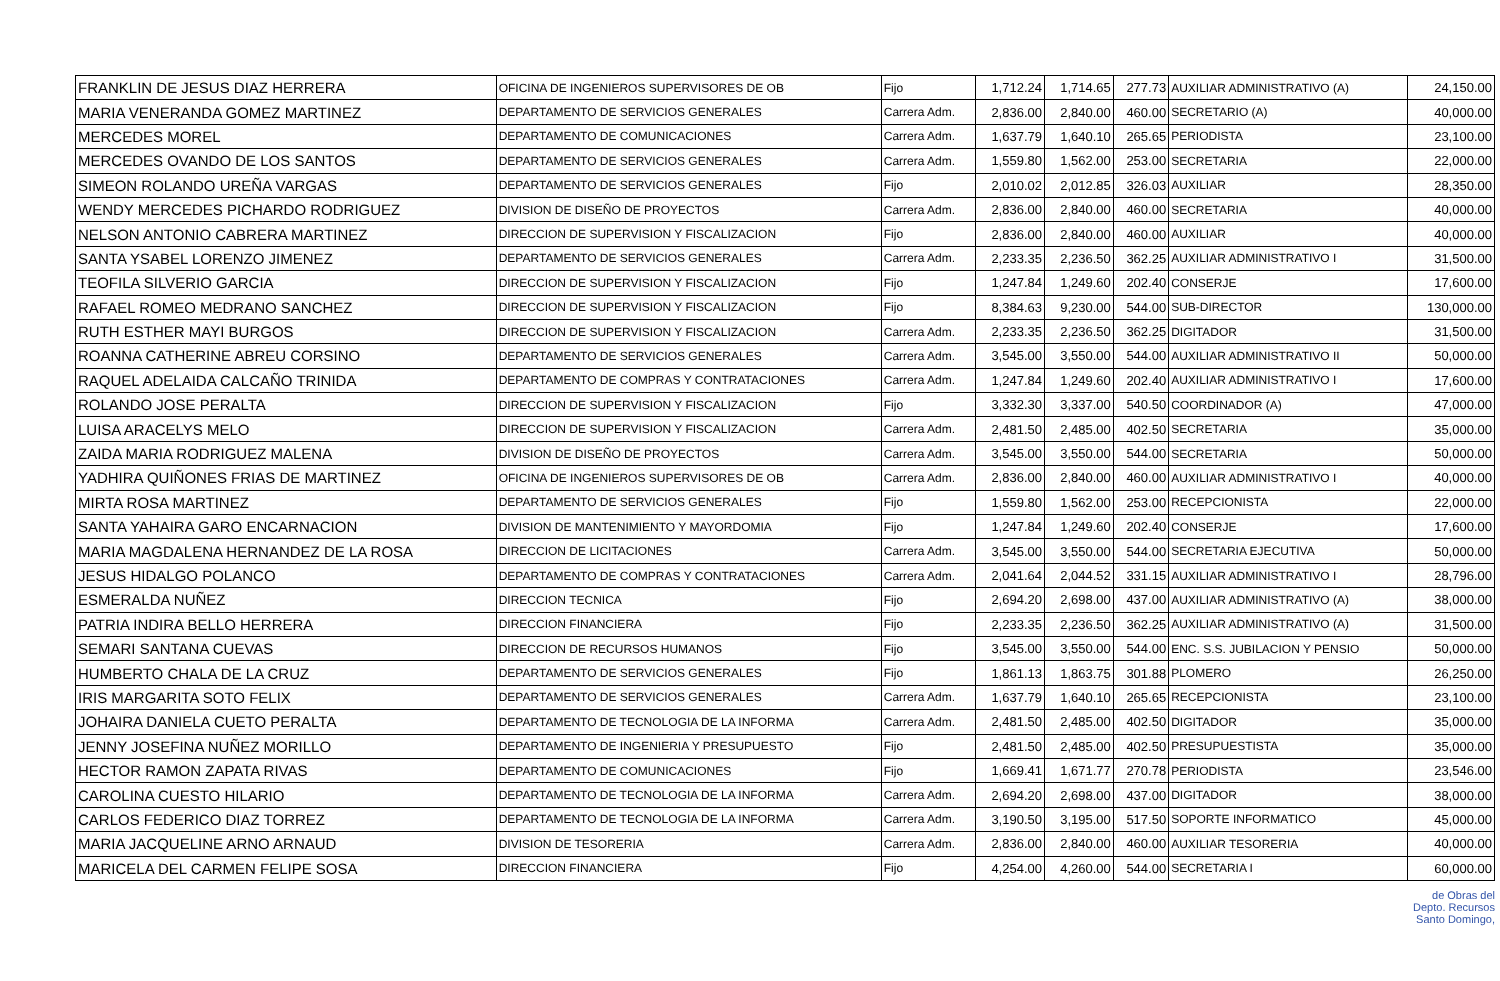| FRANKLIN DE JESUS DIAZ HERRERA | OFICINA DE INGENIEROS SUPERVISORES DE OB | Fijo | 1,712.24 | 1,714.65 | 277.73 | AUXILIAR ADMINISTRATIVO (A) | 24,150.00 |
| MARIA VENERANDA GOMEZ MARTINEZ | DEPARTAMENTO DE SERVICIOS GENERALES | Carrera Adm. | 2,836.00 | 2,840.00 | 460.00 | SECRETARIO (A) | 40,000.00 |
| MERCEDES MOREL | DEPARTAMENTO DE COMUNICACIONES | Carrera Adm. | 1,637.79 | 1,640.10 | 265.65 | PERIODISTA | 23,100.00 |
| MERCEDES OVANDO DE LOS SANTOS | DEPARTAMENTO DE SERVICIOS GENERALES | Carrera Adm. | 1,559.80 | 1,562.00 | 253.00 | SECRETARIA | 22,000.00 |
| SIMEON ROLANDO UREÑA VARGAS | DEPARTAMENTO DE SERVICIOS GENERALES | Fijo | 2,010.02 | 2,012.85 | 326.03 | AUXILIAR | 28,350.00 |
| WENDY MERCEDES PICHARDO RODRIGUEZ | DIVISION DE DISEÑO DE PROYECTOS | Carrera Adm. | 2,836.00 | 2,840.00 | 460.00 | SECRETARIA | 40,000.00 |
| NELSON ANTONIO CABRERA MARTINEZ | DIRECCION DE SUPERVISION Y FISCALIZACION | Fijo | 2,836.00 | 2,840.00 | 460.00 | AUXILIAR | 40,000.00 |
| SANTA YSABEL LORENZO JIMENEZ | DEPARTAMENTO DE SERVICIOS GENERALES | Carrera Adm. | 2,233.35 | 2,236.50 | 362.25 | AUXILIAR ADMINISTRATIVO I | 31,500.00 |
| TEOFILA SILVERIO GARCIA | DIRECCION DE SUPERVISION Y FISCALIZACION | Fijo | 1,247.84 | 1,249.60 | 202.40 | CONSERJE | 17,600.00 |
| RAFAEL ROMEO MEDRANO SANCHEZ | DIRECCION DE SUPERVISION Y FISCALIZACION | Fijo | 8,384.63 | 9,230.00 | 544.00 | SUB-DIRECTOR | 130,000.00 |
| RUTH ESTHER MAYI BURGOS | DIRECCION DE SUPERVISION Y FISCALIZACION | Carrera Adm. | 2,233.35 | 2,236.50 | 362.25 | DIGITADOR | 31,500.00 |
| ROANNA CATHERINE ABREU CORSINO | DEPARTAMENTO DE SERVICIOS GENERALES | Carrera Adm. | 3,545.00 | 3,550.00 | 544.00 | AUXILIAR ADMINISTRATIVO II | 50,000.00 |
| RAQUEL ADELAIDA CALCAÑO TRINIDA | DEPARTAMENTO DE COMPRAS Y CONTRATACIONES | Carrera Adm. | 1,247.84 | 1,249.60 | 202.40 | AUXILIAR ADMINISTRATIVO I | 17,600.00 |
| ROLANDO JOSE PERALTA | DIRECCION DE SUPERVISION Y FISCALIZACION | Fijo | 3,332.30 | 3,337.00 | 540.50 | COORDINADOR (A) | 47,000.00 |
| LUISA ARACELYS MELO | DIRECCION DE SUPERVISION Y FISCALIZACION | Carrera Adm. | 2,481.50 | 2,485.00 | 402.50 | SECRETARIA | 35,000.00 |
| ZAIDA MARIA RODRIGUEZ MALENA | DIVISION DE DISEÑO DE PROYECTOS | Carrera Adm. | 3,545.00 | 3,550.00 | 544.00 | SECRETARIA | 50,000.00 |
| YADHIRA QUIÑONES FRIAS DE MARTINEZ | OFICINA DE INGENIEROS SUPERVISORES DE OB | Carrera Adm. | 2,836.00 | 2,840.00 | 460.00 | AUXILIAR ADMINISTRATIVO I | 40,000.00 |
| MIRTA ROSA MARTINEZ | DEPARTAMENTO DE SERVICIOS GENERALES | Fijo | 1,559.80 | 1,562.00 | 253.00 | RECEPCIONISTA | 22,000.00 |
| SANTA YAHAIRA GARO ENCARNACION | DIVISION DE MANTENIMIENTO Y MAYORDOMIA | Fijo | 1,247.84 | 1,249.60 | 202.40 | CONSERJE | 17,600.00 |
| MARIA MAGDALENA HERNANDEZ DE LA ROSA | DIRECCION DE LICITACIONES | Carrera Adm. | 3,545.00 | 3,550.00 | 544.00 | SECRETARIA EJECUTIVA | 50,000.00 |
| JESUS HIDALGO POLANCO | DEPARTAMENTO DE COMPRAS Y CONTRATACIONES | Carrera Adm. | 2,041.64 | 2,044.52 | 331.15 | AUXILIAR ADMINISTRATIVO I | 28,796.00 |
| ESMERALDA NUÑEZ | DIRECCION TECNICA | Fijo | 2,694.20 | 2,698.00 | 437.00 | AUXILIAR ADMINISTRATIVO (A) | 38,000.00 |
| PATRIA INDIRA BELLO HERRERA | DIRECCION FINANCIERA | Fijo | 2,233.35 | 2,236.50 | 362.25 | AUXILIAR ADMINISTRATIVO (A) | 31,500.00 |
| SEMARI SANTANA CUEVAS | DIRECCION DE RECURSOS HUMANOS | Fijo | 3,545.00 | 3,550.00 | 544.00 | ENC. S.S. JUBILACION Y PENSIO | 50,000.00 |
| HUMBERTO CHALA DE LA CRUZ | DEPARTAMENTO DE SERVICIOS GENERALES | Fijo | 1,861.13 | 1,863.75 | 301.88 | PLOMERO | 26,250.00 |
| IRIS MARGARITA SOTO FELIX | DEPARTAMENTO DE SERVICIOS GENERALES | Carrera Adm. | 1,637.79 | 1,640.10 | 265.65 | RECEPCIONISTA | 23,100.00 |
| JOHAIRA DANIELA CUETO PERALTA | DEPARTAMENTO DE TECNOLOGIA DE LA INFORMA | Carrera Adm. | 2,481.50 | 2,485.00 | 402.50 | DIGITADOR | 35,000.00 |
| JENNY JOSEFINA NUÑEZ MORILLO | DEPARTAMENTO DE INGENIERIA Y PRESUPUESTO | Fijo | 2,481.50 | 2,485.00 | 402.50 | PRESUPUESTISTA | 35,000.00 |
| HECTOR RAMON ZAPATA RIVAS | DEPARTAMENTO DE COMUNICACIONES | Fijo | 1,669.41 | 1,671.77 | 270.78 | PERIODISTA | 23,546.00 |
| CAROLINA CUESTO HILARIO | DEPARTAMENTO DE TECNOLOGIA DE LA INFORMA | Carrera Adm. | 2,694.20 | 2,698.00 | 437.00 | DIGITADOR | 38,000.00 |
| CARLOS FEDERICO DIAZ TORREZ | DEPARTAMENTO DE TECNOLOGIA DE LA INFORMA | Carrera Adm. | 3,190.50 | 3,195.00 | 517.50 | SOPORTE INFORMATICO | 45,000.00 |
| MARIA JACQUELINE ARNO ARNAUD | DIVISION DE TESORERIA | Carrera Adm. | 2,836.00 | 2,840.00 | 460.00 | AUXILIAR TESORERIA | 40,000.00 |
| MARICELA DEL CARMEN FELIPE SOSA | DIRECCION FINANCIERA | Fijo | 4,254.00 | 4,260.00 | 544.00 | SECRETARIA I | 60,000.00 |
de Obras del
Depto. Recursos
Santo Domingo,